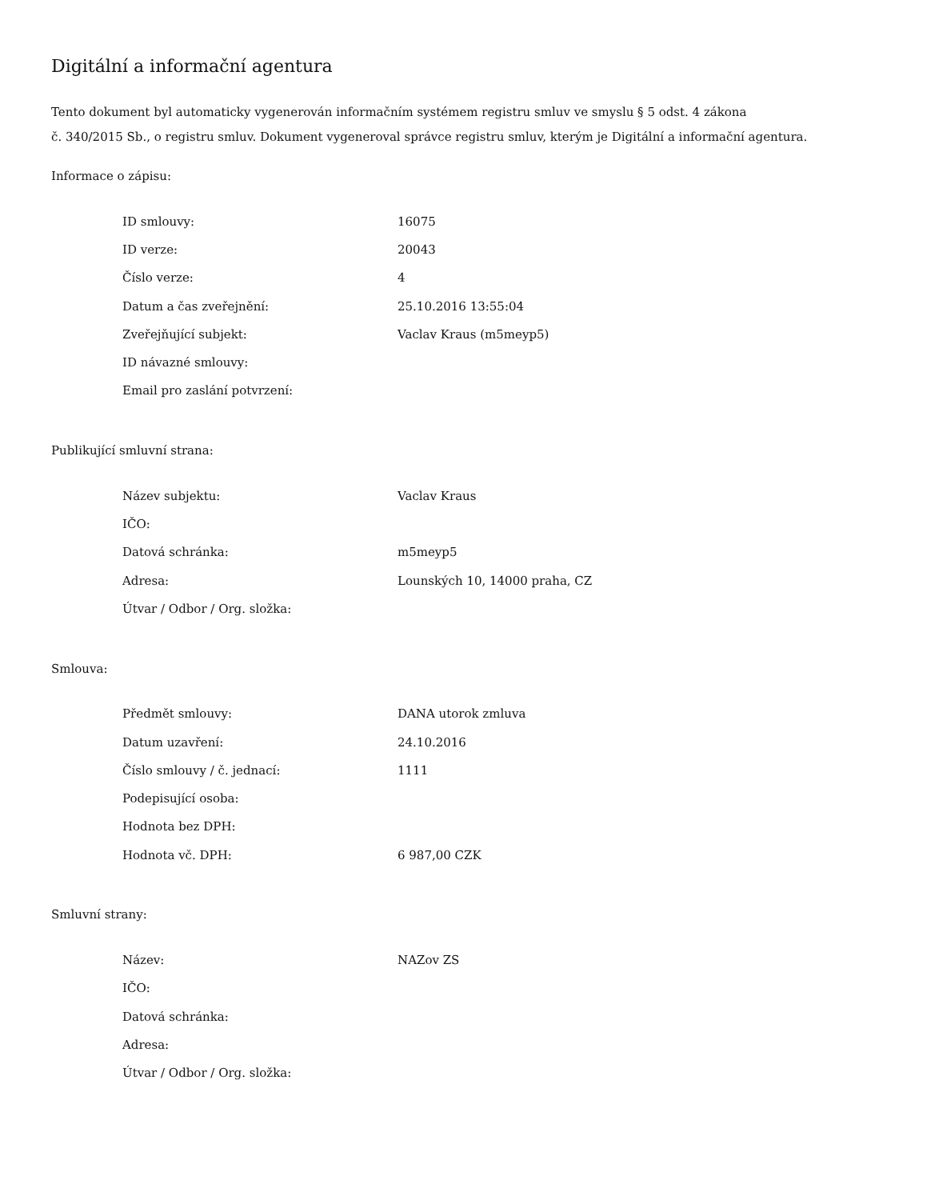Digitální a informační agentura
Tento dokument byl automaticky vygenerován informačním systémem registru smluv ve smyslu § 5 odst. 4 zákona
č. 340/2015 Sb., o registru smluv. Dokument vygeneroval správce registru smluv, kterým je Digitální a informační agentura.
Informace o zápisu:
| ID smlouvy: | 16075 |
| ID verze: | 20043 |
| Číslo verze: | 4 |
| Datum a čas zveřejnění: | 25.10.2016 13:55:04 |
| Zveřejňující subjekt: | Vaclav Kraus (m5meyp5) |
| ID návazné smlouvy: | |
| Email pro zaslání potvrzení: | |
Publikující smluvní strana:
| Název subjektu: | Vaclav Kraus |
| IČO: | |
| Datová schránka: | m5meyp5 |
| Adresa: | Lounských 10, 14000 praha, CZ |
| Útvar / Odbor / Org. složka: | |
Smlouva:
| Předmět smlouvy: | DANA utorok zmluva |
| Datum uzavření: | 24.10.2016 |
| Číslo smlouvy / č. jednací: | 1111 |
| Podepisující osoba: | |
| Hodnota bez DPH: | |
| Hodnota vč. DPH: | 6 987,00 CZK |
Smluvní strany:
| Název: | NAZov ZS |
| IČO: | |
| Datová schránka: | |
| Adresa: | |
| Útvar / Odbor / Org. složka: | |